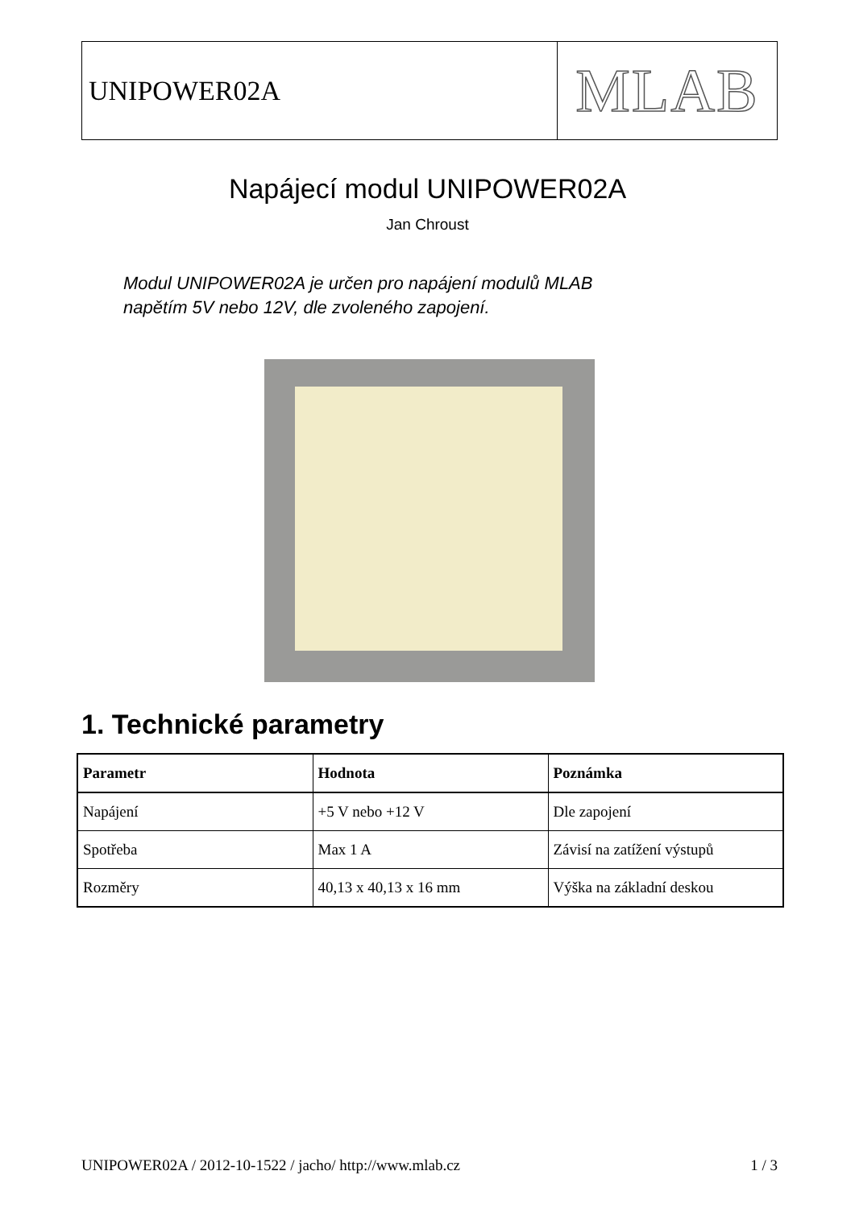UNIPOWER02A
MLAB
Napájecí modul UNIPOWER02A
Jan Chroust
Modul UNIPOWER02A je určen pro napájení modulů MLAB
napětím 5V nebo 12V, dle zvoleného zapojení.
1. Technické parametry
| Parametr | Hodnota | Poznámka |
| --- | --- | --- |
| Napájení | +5 V nebo +12 V | Dle zapojení |
| Spotřeba | Max 1 A | Závisí na zatížení výstupů |
| Rozměry | 40,13 x 40,13 x 16 mm | Výška na základní deskou |
UNIPOWER02A / 2012-10-1522 / jacho/ http://www.mlab.cz 1 / 3